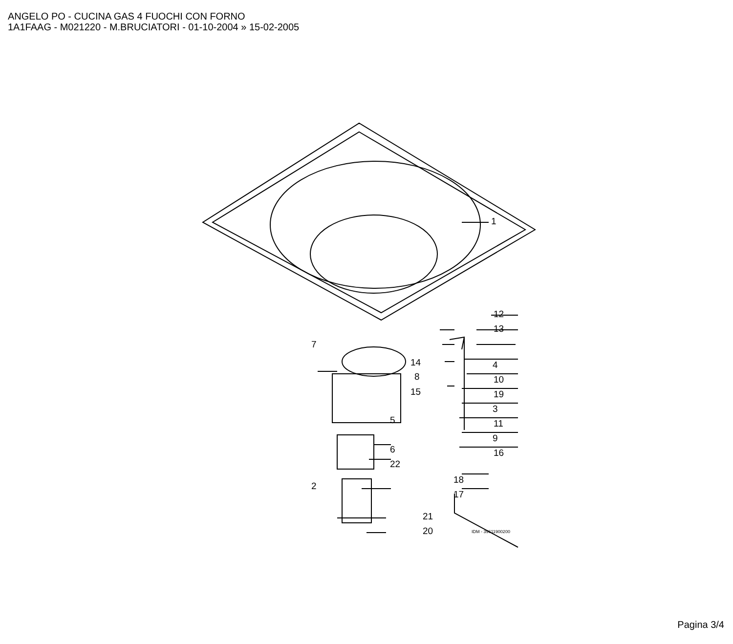ANGELO PO - CUCINA GAS 4 FUOCHI CON FORNO
1A1FAAG - M021220 - M.BRUCIATORI - 01-10-2004 » 15-02-2005
1
12
13
7
14 4
8 10
15 19
3
5 11
9
6 16
22
18
2
17
21
20 IDM - 39611900200
Pagina 3/4